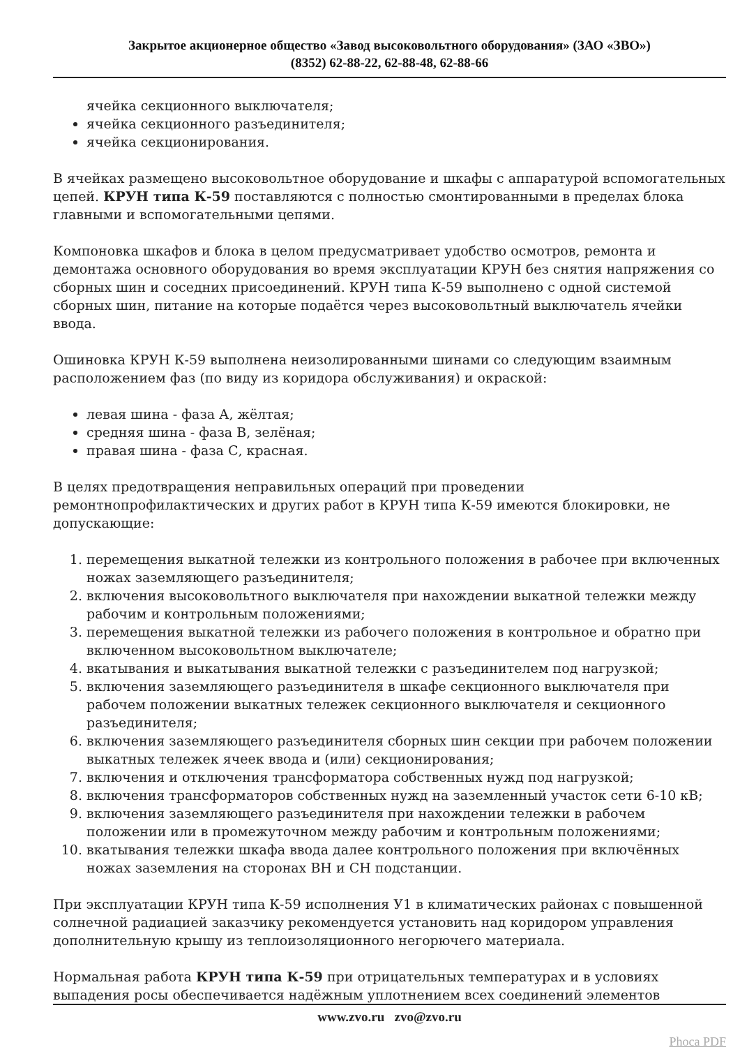Закрытое акционерное общество «Завод высоковольтного оборудования» (ЗАО «ЗВО»)
(8352) 62-88-22, 62-88-48, 62-88-66
ячейка секционного выключателя;
ячейка секционного разъединителя;
ячейка секционирования.
В ячейках размещено высоковольтное оборудование и шкафы с аппаратурой вспомогательных цепей. КРУН типа К-59 поставляются с полностью смонтированными в пределах блока главными и вспомогательными цепями.
Компоновка шкафов и блока в целом предусматривает удобство осмотров, ремонта и демонтажа основного оборудования во время эксплуатации КРУН без снятия напряжения со сборных шин и соседних присоединений. КРУН типа К-59 выполнено с одной системой сборных шин, питание на которые подаётся через высоковольтный выключатель ячейки ввода.
Ошиновка КРУН К-59 выполнена неизолированными шинами со следующим взаимным расположением фаз (по виду из коридора обслуживания) и окраской:
левая шина - фаза А, жёлтая;
средняя шина - фаза В, зелёная;
правая шина - фаза С, красная.
В целях предотвращения неправильных операций при проведении ремонтнопрофилактических и других работ в КРУН типа К-59 имеются блокировки, не допускающие:
1. перемещения выкатной тележки из контрольного положения в рабочее при включенных ножах заземляющего разъединителя;
2. включения высоковольтного выключателя при нахождении выкатной тележки между рабочим и контрольным положениями;
3. перемещения выкатной тележки из рабочего положения в контрольное и обратно при включенном высоковольтном выключателе;
4. вкатывания и выкатывания выкатной тележки с разъединителем под нагрузкой;
5. включения заземляющего разъединителя в шкафе секционного выключателя при рабочем положении выкатных тележек секционного выключателя и секционного разъединителя;
6. включения заземляющего разъединителя сборных шин секции при рабочем положении выкатных тележек ячеек ввода и (или) секционирования;
7. включения и отключения трансформатора собственных нужд под нагрузкой;
8. включения трансформаторов собственных нужд на заземленный участок сети 6-10 кВ;
9. включения заземляющего разъединителя при нахождении тележки в рабочем положении или в промежуточном между рабочим и контрольным положениями;
10. вкатывания тележки шкафа ввода далее контрольного положения при включённых ножах заземления на сторонах ВН и СН подстанции.
При эксплуатации КРУН типа К-59 исполнения У1 в климатических районах с повышенной солнечной радиацией заказчику рекомендуется установить над коридором управления дополнительную крышу из теплоизоляционного негорючего материала.
Нормальная работа КРУН типа К-59 при отрицательных температурах и в условиях выпадения росы обеспечивается надёжным уплотнением всех соединений элементов
www.zvo.ru zvo@zvo.ru
Phoca PDF